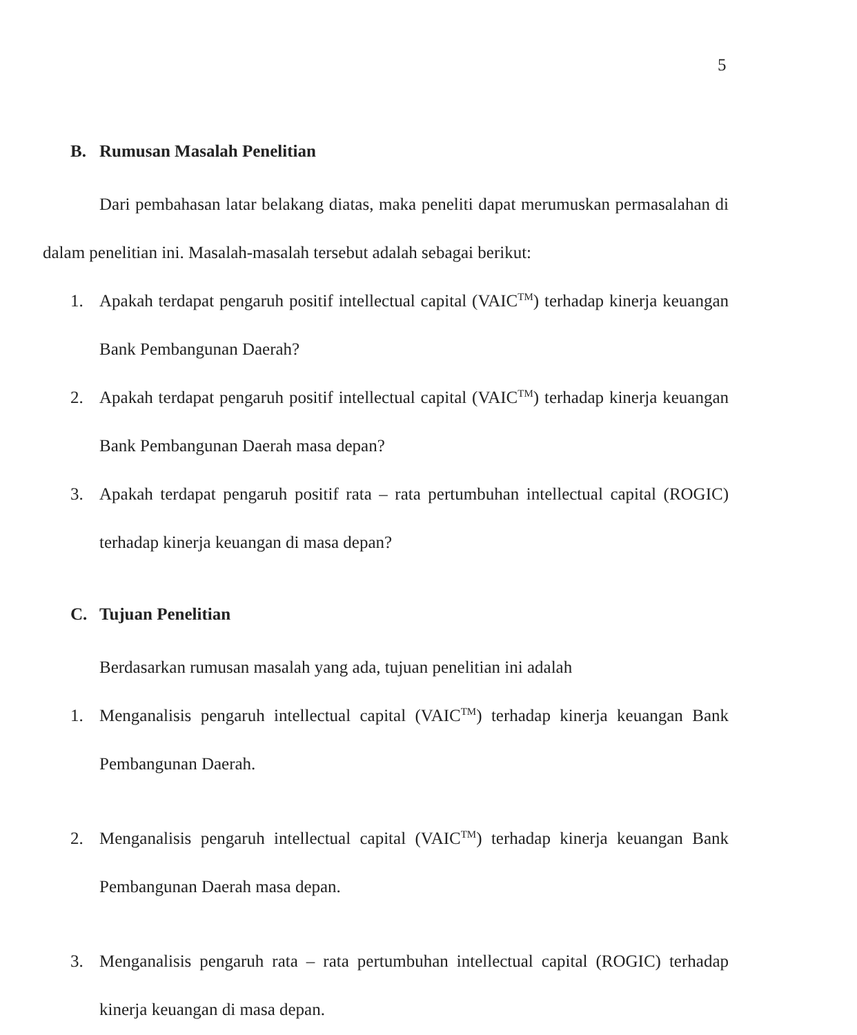5
B. Rumusan Masalah Penelitian
Dari pembahasan latar belakang diatas, maka peneliti dapat merumuskan permasalahan di dalam penelitian ini. Masalah-masalah tersebut adalah sebagai berikut:
1. Apakah terdapat pengaruh positif intellectual capital (VAIC<sup>TM</sup>) terhadap kinerja keuangan Bank Pembangunan Daerah?
2. Apakah terdapat pengaruh positif intellectual capital (VAIC<sup>TM</sup>) terhadap kinerja keuangan Bank Pembangunan Daerah masa depan?
3. Apakah terdapat pengaruh positif rata – rata pertumbuhan intellectual capital (ROGIC) terhadap kinerja keuangan di masa depan?
C. Tujuan Penelitian
Berdasarkan rumusan masalah yang ada, tujuan penelitian ini adalah
1. Menganalisis pengaruh intellectual capital (VAIC<sup>TM</sup>) terhadap kinerja keuangan Bank Pembangunan Daerah.
2. Menganalisis pengaruh intellectual capital (VAIC<sup>TM</sup>) terhadap kinerja keuangan Bank Pembangunan Daerah masa depan.
3. Menganalisis pengaruh rata – rata pertumbuhan intellectual capital (ROGIC) terhadap kinerja keuangan di masa depan.